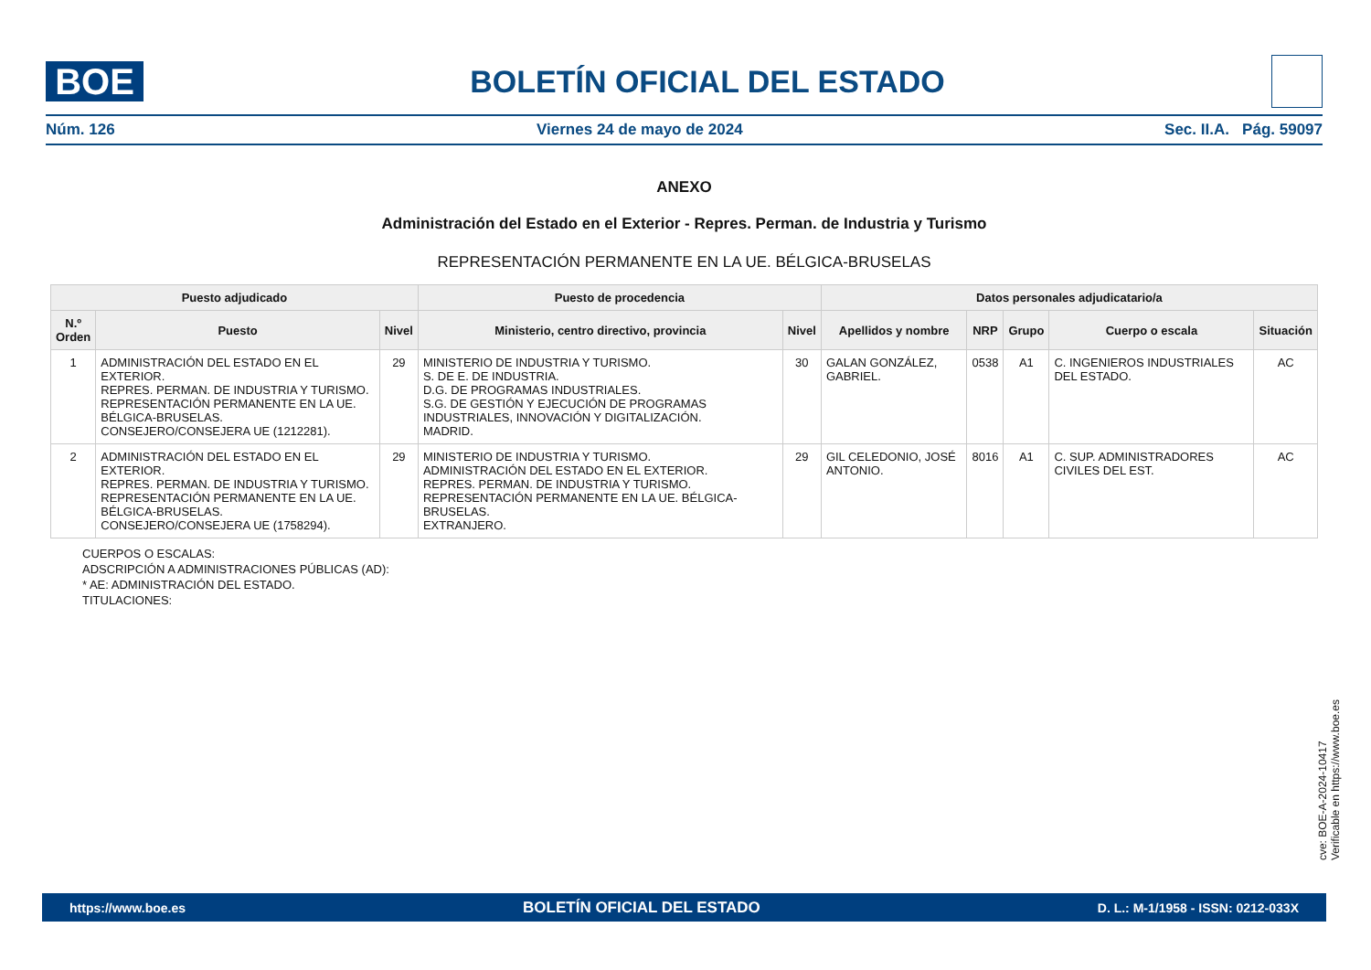BOE
BOLETÍN OFICIAL DEL ESTADO
Núm. 126 Viernes 24 de mayo de 2024 Sec. II.A. Pág. 59097
ANEXO
Administración del Estado en el Exterior - Repres. Perman. de Industria y Turismo
REPRESENTACIÓN PERMANENTE EN LA UE. BÉLGICA-BRUSELAS
| Puesto adjudicado | | | Puesto de procedencia | | Datos personales adjudicatario/a | | | | |
| --- | --- | --- | --- | --- | --- | --- | --- | --- | --- |
| N.º Orden | Puesto | Nivel | Ministerio, centro directivo, provincia | Nivel | Apellidos y nombre | NRP | Grupo | Cuerpo o escala | Situación |
| 1 | ADMINISTRACIÓN DEL ESTADO EN EL EXTERIOR. REPRES. PERMAN. DE INDUSTRIA Y TURISMO. REPRESENTACIÓN PERMANENTE EN LA UE. BÉLGICA-BRUSELAS. CONSEJERO/CONSEJERA UE (1212281). | 29 | MINISTERIO DE INDUSTRIA Y TURISMO. S. DE E. DE INDUSTRIA. D.G. DE PROGRAMAS INDUSTRIALES. S.G. DE GESTIÓN Y EJECUCIÓN DE PROGRAMAS INDUSTRIALES, INNOVACIÓN Y DIGITALIZACIÓN. MADRID. | 30 | GALAN GONZÁLEZ, GABRIEL. | 0538 | A1 | C. INGENIEROS INDUSTRIALES DEL ESTADO. | AC |
| 2 | ADMINISTRACIÓN DEL ESTADO EN EL EXTERIOR. REPRES. PERMAN. DE INDUSTRIA Y TURISMO. REPRESENTACIÓN PERMANENTE EN LA UE. BÉLGICA-BRUSELAS. CONSEJERO/CONSEJERA UE (1758294). | 29 | MINISTERIO DE INDUSTRIA Y TURISMO. ADMINISTRACIÓN DEL ESTADO EN EL EXTERIOR. REPRES. PERMAN. DE INDUSTRIA Y TURISMO. REPRESENTACIÓN PERMANENTE EN LA UE. BÉLGICA-BRUSELAS. EXTRANJERO. | 29 | GIL CELEDONIO, JOSÉ ANTONIO. | 8016 | A1 | C. SUP. ADMINISTRADORES CIVILES DEL EST. | AC |
CUERPOS O ESCALAS:
ADSCRIPCIÓN A ADMINISTRACIONES PÚBLICAS (AD):
* AE: ADMINISTRACIÓN DEL ESTADO.
TITULACIONES:
cve: BOE-A-2024-10417
Verificable en https://www.boe.es
https://www.boe.es BOLETÍN OFICIAL DEL ESTADO D. L.: M-1/1958 - ISSN: 0212-033X